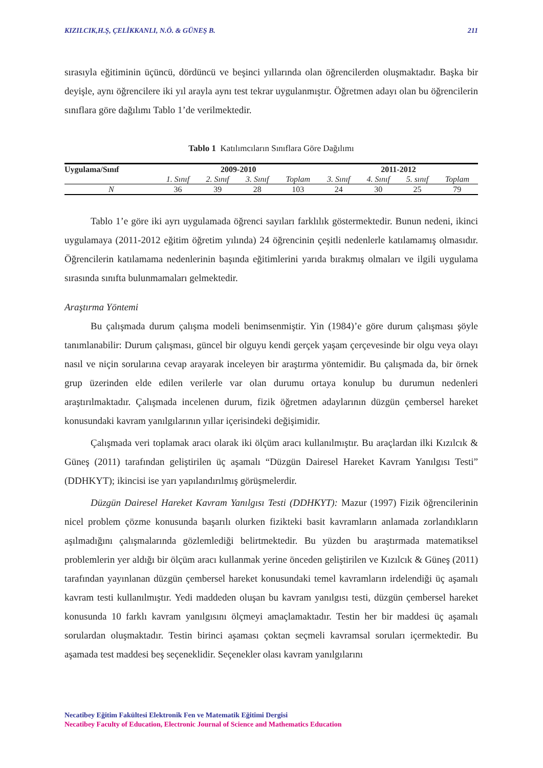KIZILCIK,H.Ş, ÇELİKKANLI, N.Ö. & GÜNEŞ B. 211
sırasıyla eğitiminin üçüncü, dördüncü ve beşinci yıllarında olan öğrencilerden oluşmaktadır. Başka bir deyişle, aynı öğrencilere iki yıl arayla aynı test tekrar uygulanmıştır. Öğretmen adayı olan bu öğrencilerin sınıflara göre dağılımı Tablo 1’de verilmektedir.
Tablo 1 Katılımcıların Sınıflara Göre Dağılımı
| Uygulama/Sınıf | 2009-2010 | | | | 2011-2012 | | | |
| --- | --- | --- | --- | --- | --- | --- | --- | --- |
| | 1. Sınıf | 2. Sınıf | 3. Sınıf | Toplam | 3. Sınıf | 4. Sınıf | 5. sınıf | Toplam |
| N | 36 | 39 | 28 | 103 | 24 | 30 | 25 | 79 |
Tablo 1’e göre iki ayrı uygulamada öğrenci sayıları farklılık göstermektedir. Bunun nedeni, ikinci uygulamaya (2011-2012 eğitim öğretim yılında) 24 öğrencinin çeşitli nedenlerle katılamamış olmasıdır. Öğrencilerin katılamama nedenlerinin başında eğitimlerini yarıda bırakmış olmaları ve ilgili uygulama sırasında sınıfta bulunmamaları gelmektedir.
Araştırma Yöntemi
Bu çalışmada durum çalışma modeli benimsenmiştir. Yin (1984)’e göre durum çalışması şöyle tanımlanabilir: Durum çalışması, güncel bir olguyu kendi gerçek yaşam çerçevesinde bir olgu veya olayı nasıl ve niçin sorularına cevap arayarak inceleyen bir araştırma yöntemidir. Bu çalışmada da, bir örnek grup üzerinden elde edilen verilerle var olan durumu ortaya konulup bu durumun nedenleri araştırılmaktadır. Çalışmada incelenen durum, fizik öğretmen adaylarının düzgün çembersel hareket konusundaki kavram yanılgılarının yıllar içerisindeki değişimidir.
Çalışmada veri toplamak aracı olarak iki ölçüm aracı kullanılmıştır. Bu araçlardan ilki Kızılcık & Güneş (2011) tarafından geliştirilen üç aşamalı “Düzgün Dairesel Hareket Kavram Yanılgısı Testi” (DDHKYT); ikincisi ise yarı yapılandırılmış görüşmelerdir.
Düzgün Dairesel Hareket Kavram Yanılgısı Testi (DDHKYT): Mazur (1997) Fizik öğrencilerinin nicel problem çözme konusunda başarılı olurken fizikteki basit kavramların anlamada zorlandıkların aşılmadığını çalışmalarında gözlemlediği belirtmektedir. Bu yüzden bu araştırmada matematiksel problemlerin yer aldığı bir ölçüm aracı kullanmak yerine önceden geliştirilen ve Kızılcık & Güneş (2011) tarafından yayınlanan düzgün çembersel hareket konusundaki temel kavramların irdelendiği üç aşamalı kavram testi kullanılmıştır. Yedi maddeden oluşan bu kavram yanılgısı testi, düzgün çembersel hareket konusunda 10 farklı kavram yanılgısını ölçmeyi amaçlamaktadır. Testin her bir maddesi üç aşamalı sorulardan oluşmaktadır. Testin birinci aşaması çoktan seçmeli kavramsal soruları içermektedir. Bu aşamada test maddesi beş seçeneklidir. Seçenekler olası kavram yanılgılarını
Necatibey Eğitim Fakültesi Elektronik Fen ve Matematik Eğitimi Dergisi
Necatibey Faculty of Education, Electronic Journal of Science and Mathematics Education